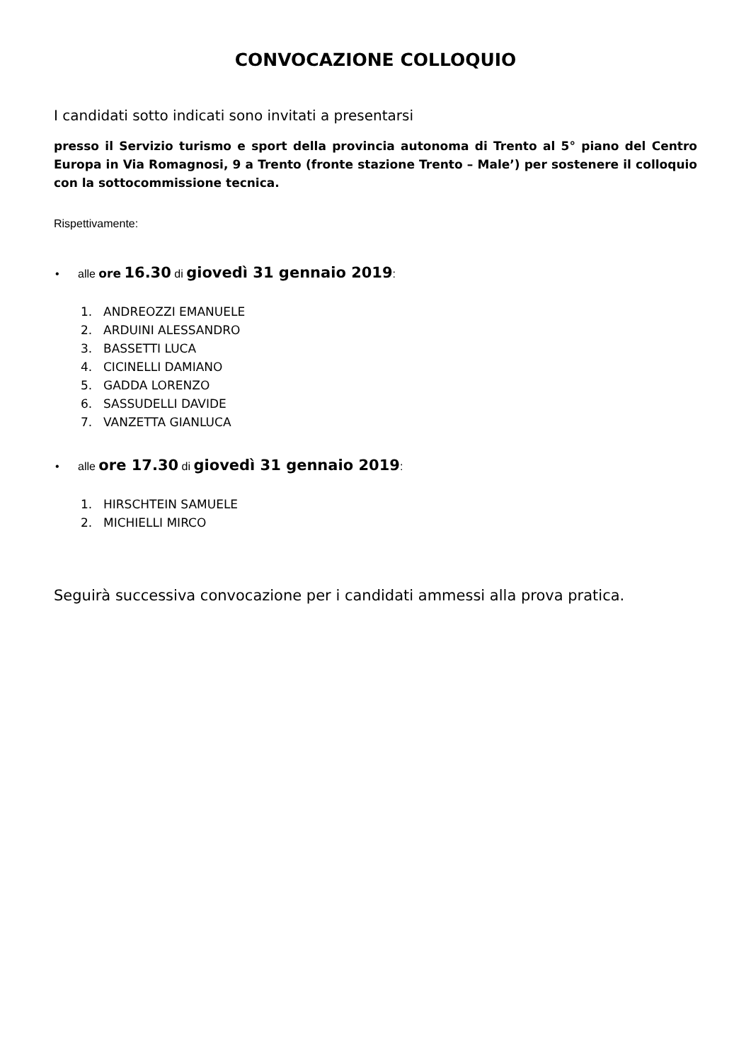CONVOCAZIONE COLLOQUIO
I candidati sotto indicati sono invitati a presentarsi
presso il Servizio turismo e sport della provincia autonoma di Trento al 5° piano del Centro Europa in Via Romagnosi, 9 a Trento (fronte stazione Trento – Male’) per sostenere il colloquio con la sottocommissione tecnica.
Rispettivamente:
• alle ore 16.30 di giovedì 31 gennaio 2019:
1. ANDREOZZI EMANUELE
2. ARDUINI ALESSANDRO
3. BASSETTI LUCA
4. CICINELLI DAMIANO
5. GADDA LORENZO
6. SASSUDELLI DAVIDE
7. VANZETTA GIANLUCA
• alle ore 17.30 di giovedì 31 gennaio 2019:
1. HIRSCHTEIN SAMUELE
2. MICHIELLI MIRCO
Seguirà successiva convocazione per i candidati ammessi alla prova pratica.